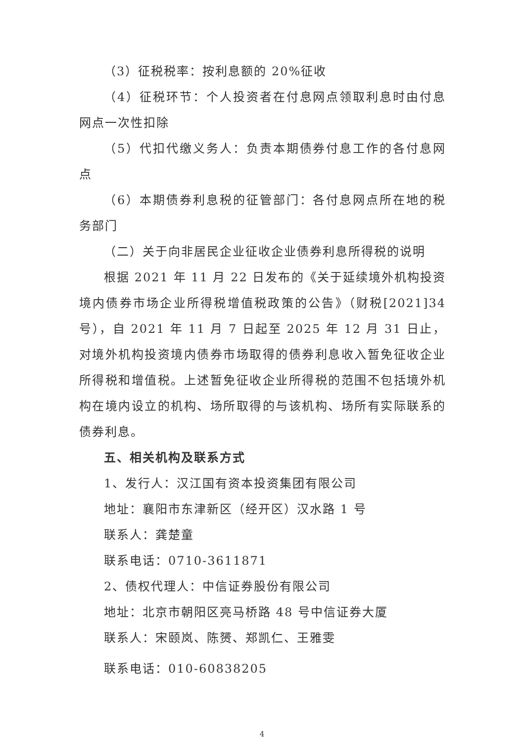（3）征税税率：按利息额的 20%征收
（4）征税环节：个人投资者在付息网点领取利息时由付息网点一次性扣除
（5）代扣代缴义务人：负责本期债券付息工作的各付息网点
（6）本期债券利息税的征管部门：各付息网点所在地的税务部门
（二）关于向非居民企业征收企业债券利息所得税的说明
根据 2021 年 11 月 22 日发布的《关于延续境外机构投资境内债券市场企业所得税增值税政策的公告》（财税[2021]34 号），自 2021 年 11 月 7 日起至 2025 年 12 月 31 日止，对境外机构投资境内债券市场取得的债券利息收入暂免征收企业所得税和增值税。上述暂免征收企业所得税的范围不包括境外机构在境内设立的机构、场所取得的与该机构、场所有实际联系的债券利息。
五、相关机构及联系方式
1、发行人：汉江国有资本投资集团有限公司
地址：襄阳市东津新区（经开区）汉水路 1 号
联系人：龚楚童
联系电话：0710-3611871
2、债权代理人：中信证券股份有限公司
地址：北京市朝阳区亮马桥路 48 号中信证券大厦
联系人：宋颐岚、陈赟、郑凯仁、王雅雯
联系电话：010-60838205
4